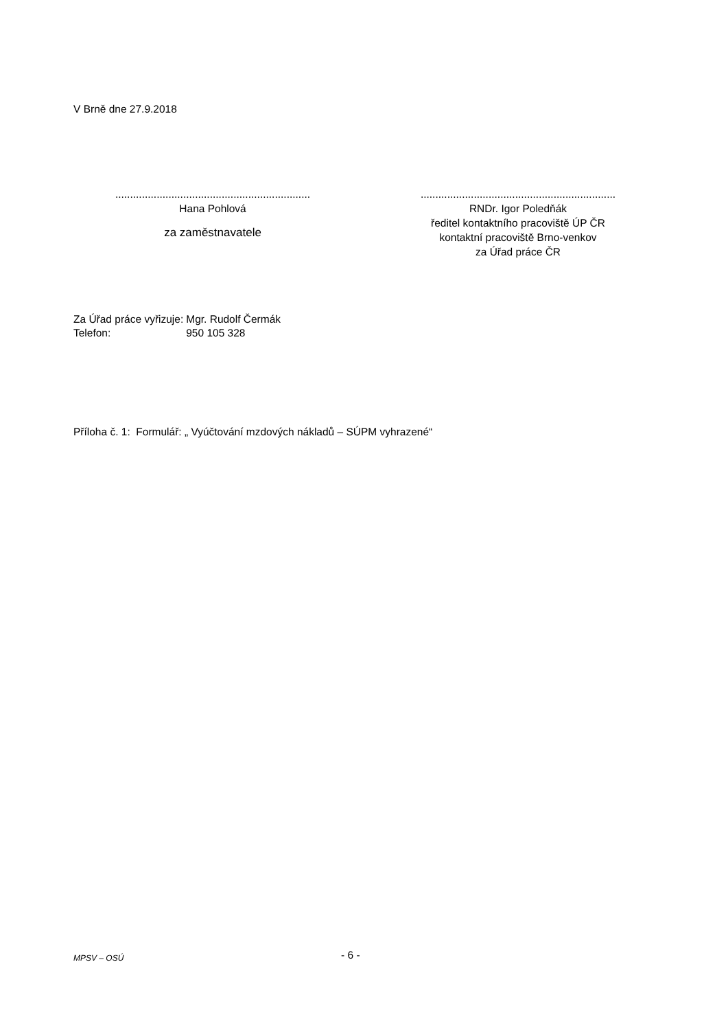V Brně dne 27.9.2018
..................................................................
Hana Pohlová
za zaměstnavatele
..................................................................
RNDr. Igor Poledňák
ředitel kontaktního pracoviště ÚP ČR
kontaktní pracoviště Brno-venkov
za Úřad práce ČR
| Za Úřad práce vyřizuje: | Mgr. Rudolf Čermák |
| Telefon: | 950 105 328 |
Příloha č. 1: Formulář: „ Vyúčtování mzdových nákladů – SÚPM vyhrazené“
MPSV – OSÚ - 6 -